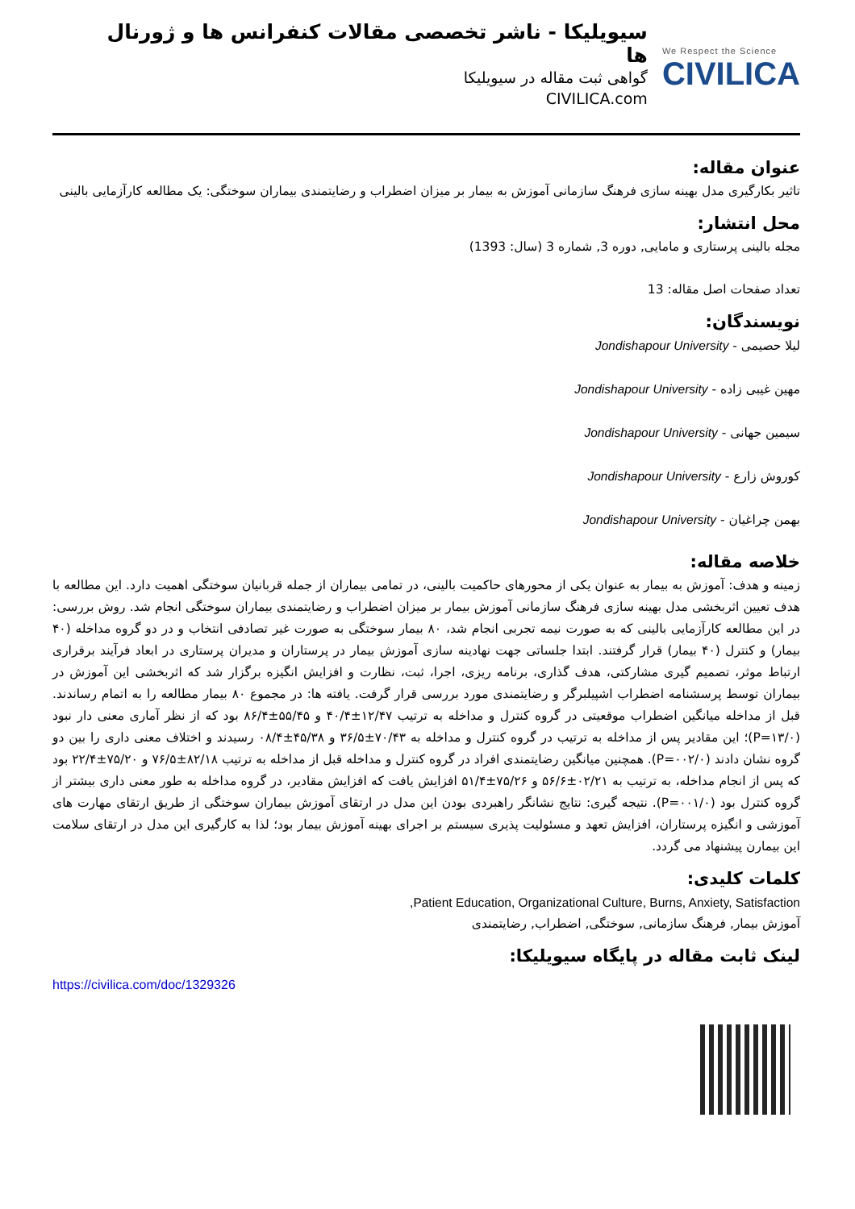سیویلیکا - ناشر تخصصی مقالات کنفرانس ها و ژورنال ها
گواهی ثبت مقاله در سیویلیکا
CIVILICA.com
We Respect the Science
CIVILICA
عنوان مقاله:
تاثیر بکارگیری مدل بهینه سازی فرهنگ سازمانی آموزش به بیمار بر میزان اضطراب و رضایتمندی بیماران سوختگی: یک مطالعه کارآزمایی بالینی
محل انتشار:
مجله بالینی پرستاری و مامایی, دوره 3, شماره 3 (سال: 1393)
تعداد صفحات اصل مقاله: 13
نویسندگان:
لیلا حصیمی - Jondishapour University
مهین غیبی زاده - Jondishapour University
سیمین جهانی - Jondishapour University
کوروش زارع - Jondishapour University
بهمن چراغیان - Jondishapour University
خلاصه مقاله:
زمینه و هدف: آموزش به بیمار به عنوان یکی از محورهای حاکمیت بالینی، در تمامی بیماران از جمله قربانیان سوختگی اهمیت دارد. این مطالعه با هدف تعیین اثربخشی مدل بهینه سازی فرهنگ سازمانی آموزش بیمار بر میزان اضطراب و رضایتمندی بیماران سوختگی انجام شد. روش بررسی: در این مطالعه کارآزمایی بالینی که به صورت نیمه تجربی انجام شد، ۸۰ بیمار سوختگی به صورت غیر تصادفی انتخاب و در دو گروه مداخله (۴۰ بیمار) و کنترل (۴۰ بیمار) قرار گرفتند. ابتدا جلساتی جهت نهادینه سازی آموزش بیمار در پرستاران و مدیران پرستاری در ابعاد فرآیند برقراری ارتباط موثر، تصمیم گیری مشارکتی، هدف گذاری، برنامه ریزی، اجرا، ثبت، نظارت و افزایش انگیزه برگزار شد که اثربخشی این آموزش در بیماران توسط پرسشنامه اضطراب اشپیلبرگر و رضایتمندی مورد بررسی قرار گرفت. یافته ها: در مجموع ۸۰ بیمار مطالعه را به اتمام رساندند. قبل از مداخله میانگین اضطراب موقعیتی در گروه کنترل و مداخله به ترتیب ۱۲/۴۷±۴۰/۴ و ۵۵/۴۵±۸۶/۴ بود که از نظر آماری معنی دار نبود (P=۱۳/۰)؛ این مقادیر پس از مداخله به ترتیب در گروه کنترل و مداخله به ۷۰/۴۳±۳۶/۵ و ۴۵/۳۸±۰۸/۴ رسیدند و اختلاف معنی داری را بین دو گروه نشان دادند (P=۰۰۲/۰). همچنین میانگین رضایتمندی افراد در گروه کنترل و مداخله قبل از مداخله به ترتیب ۸۲/۱۸±۷۶/۵ و ۷۵/۲۰±۲۲/۴ بود که پس از انجام مداخله، به ترتیب به ۰۲/۲۱±۵۶/۶ و ۷۵/۲۶±۵۱/۴ افزایش یافت که افزایش مقادیر، در گروه مداخله به طور معنی داری بیشتر از گروه کنترل بود (P=۰۰۱/۰). نتیجه گیری: نتایج نشانگر راهبردی بودن این مدل در ارتقای آموزش بیماران سوختگی از طریق ارتقای مهارت های آموزشی و انگیزه پرستاران، افزایش تعهد و مسئولیت پذیری سیستم بر اجرای بهینه آموزش بیمار بود؛ لذا به کارگیری این مدل در ارتقای سلامت این بیمارن پیشنهاد می گردد.
کلمات کلیدی:
Patient Education, Organizational Culture, Burns, Anxiety, Satisfaction,
آموزش بیمار, فرهنگ سازمانی, سوختگی, اضطراب, رضایتمندی
لینک ثابت مقاله در پایگاه سیویلیکا:
https://civilica.com/doc/1329326